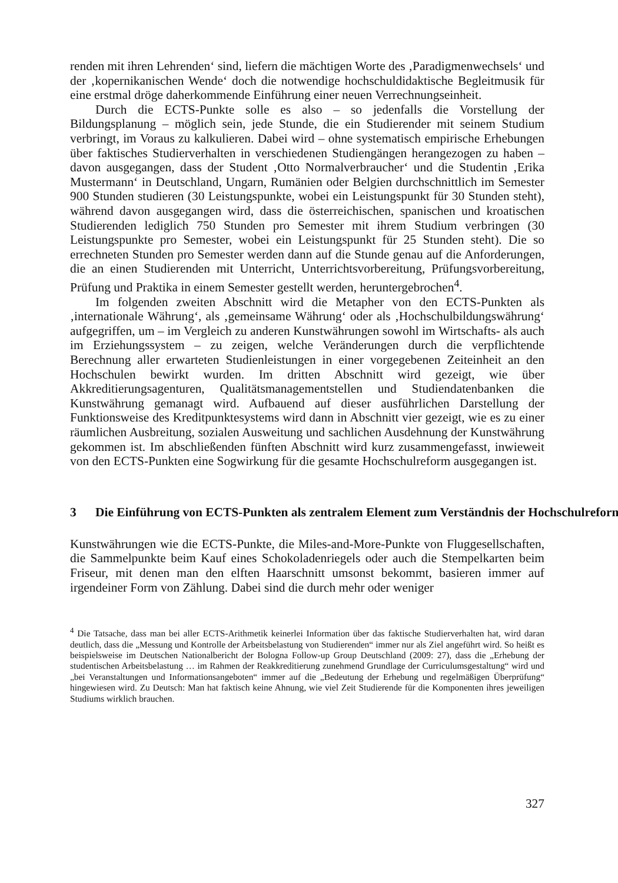renden mit ihren Lehrenden‘ sind, liefern die mächtigen Worte des ‚Paradigmenwechsels‘ und der ‚kopernikanischen Wende‘ doch die notwendige hochschuldidaktische Begleitmusik für eine erstmal dröge daherkommende Einführung einer neuen Verrechnungseinheit.
Durch die ECTS-Punkte solle es also – so jedenfalls die Vorstellung der Bildungsplanung – möglich sein, jede Stunde, die ein Studierender mit seinem Studium verbringt, im Voraus zu kalkulieren. Dabei wird – ohne systematisch empirische Erhebungen über faktisches Studierverhalten in verschiedenen Studiengängen herangezogen zu haben – davon ausgegangen, dass der Student ‚Otto Normalverbraucher‘ und die Studentin ‚Erika Mustermann‘ in Deutschland, Ungarn, Rumänien oder Belgien durchschnittlich im Semester 900 Stunden studieren (30 Leistungspunkte, wobei ein Leistungspunkt für 30 Stunden steht), während davon ausgegangen wird, dass die österreichischen, spanischen und kroatischen Studierenden lediglich 750 Stunden pro Semester mit ihrem Studium verbringen (30 Leistungspunkte pro Semester, wobei ein Leistungspunkt für 25 Stunden steht). Die so errechneten Stunden pro Semester werden dann auf die Stunde genau auf die Anforderungen, die an einen Studierenden mit Unterricht, Unterrichtsvorbereitung, Prüfungsvorbereitung, Prüfung und Praktika in einem Semester gestellt werden, heruntergebrochen<sup>4</sup>.
Im folgenden zweiten Abschnitt wird die Metapher von den ECTS-Punkten als ‚internationale Währung‘, als ‚gemeinsame Währung‘ oder als ‚Hochschulbildungswährung‘ aufgegriffen, um – im Vergleich zu anderen Kunstwährungen sowohl im Wirtschafts- als auch im Erziehungssystem – zu zeigen, welche Veränderungen durch die verpflichtende Berechnung aller erwarteten Studienleistungen in einer vorgegebenen Zeiteinheit an den Hochschulen bewirkt wurden. Im dritten Abschnitt wird gezeigt, wie über Akkreditierungsagenturen, Qualitätsmanagementstellen und Studiendatenbanken die Kunstwährung gemanagt wird. Aufbauend auf dieser ausführlichen Darstellung der Funktionsweise des Kreditpunktesystems wird dann in Abschnitt vier gezeigt, wie es zu einer räumlichen Ausbreitung, sozialen Ausweitung und sachlichen Ausdehnung der Kunstwährung gekommen ist. Im abschließenden fünften Abschnitt wird kurz zusammengefasst, inwieweit von den ECTS-Punkten eine Sogwirkung für die gesamte Hochschulreform ausgegangen ist.
3 Die Einführung von ECTS-Punkten als zentralem Element zum Verständnis der Hochschulreform
Kunstwährungen wie die ECTS-Punkte, die Miles-and-More-Punkte von Fluggesellschaften, die Sammelpunkte beim Kauf eines Schokoladenriegels oder auch die Stempelkarten beim Friseur, mit denen man den elften Haarschnitt umsonst bekommt, basieren immer auf irgendeiner Form von Zählung. Dabei sind die durch mehr oder weniger
<sup>4</sup> Die Tatsache, dass man bei aller ECTS-Arithmetik keinerlei Information über das faktische Studierverhalten hat, wird daran deutlich, dass die „Messung und Kontrolle der Arbeitsbelastung von Studierenden“ immer nur als Ziel angeführt wird. So heißt es beispielsweise im Deutschen Nationalbericht der Bologna Follow-up Group Deutschland (2009: 27), dass die „Erhebung der studentischen Arbeitsbelastung … im Rahmen der Reakkreditierung zunehmend Grundlage der Curriculumsgestaltung“ wird und „bei Veranstaltungen und Informationsangeboten“ immer auf die „Bedeutung der Erhebung und regelmäßigen Überprüfung“ hingewiesen wird. Zu Deutsch: Man hat faktisch keine Ahnung, wie viel Zeit Studierende für die Komponenten ihres jeweiligen Studiums wirklich brauchen.
327